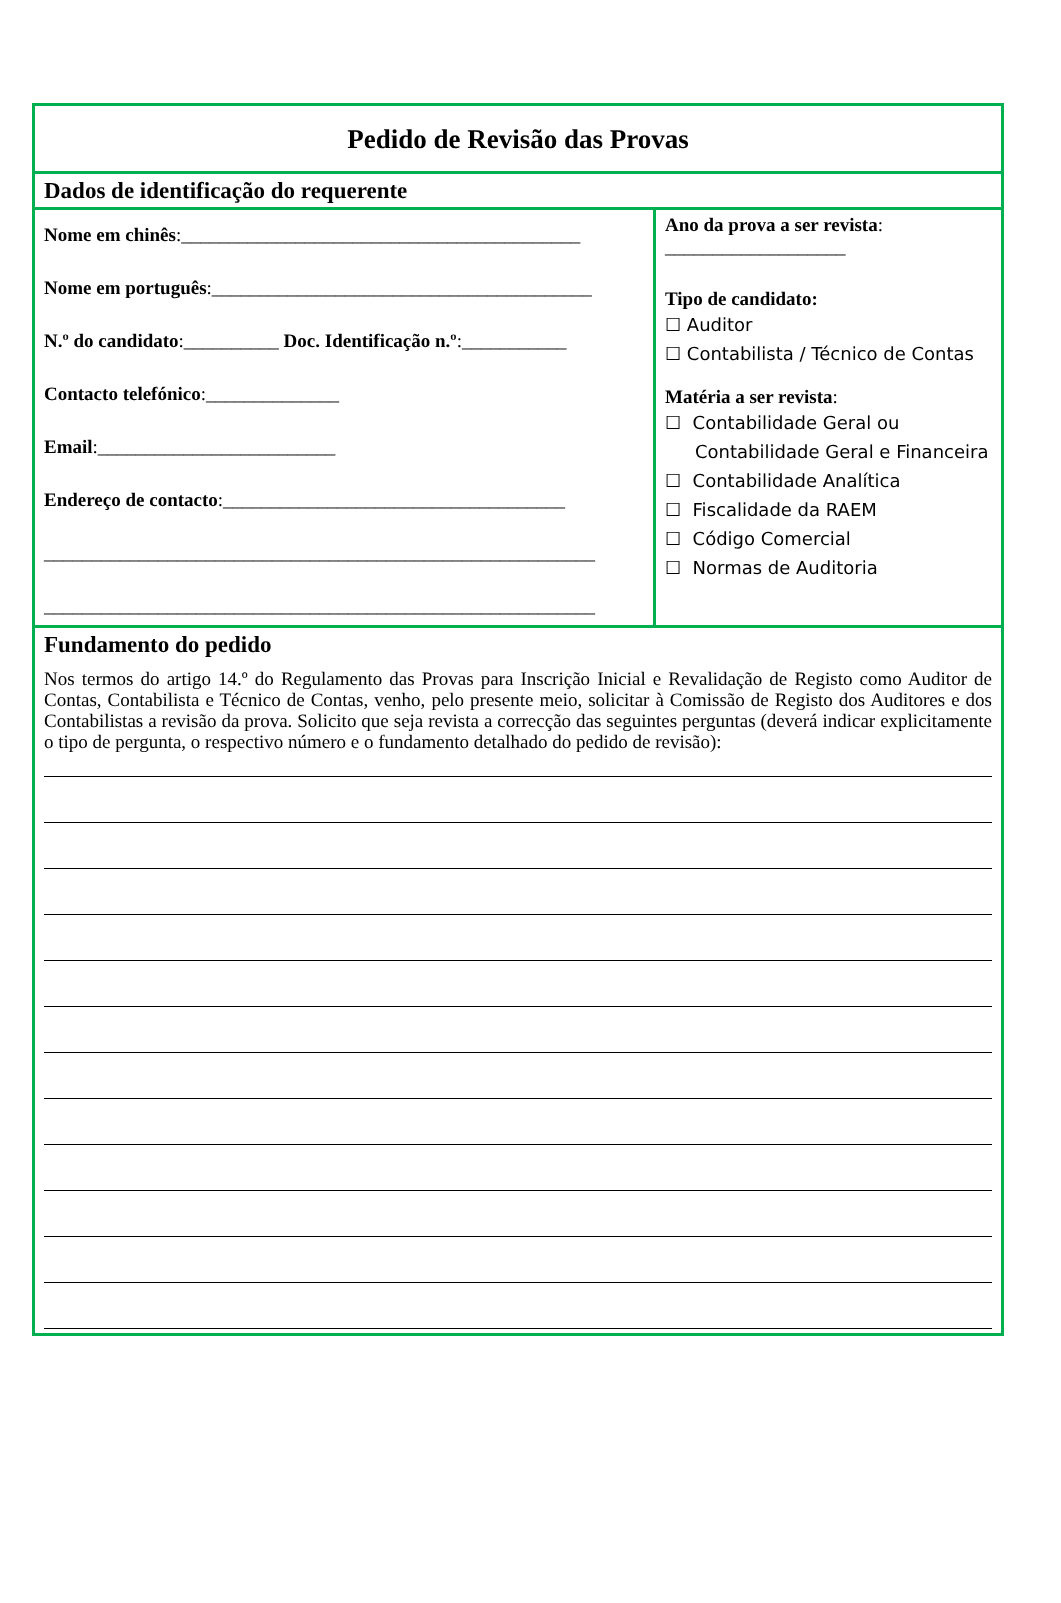Pedido de Revisão das Provas
Dados de identificação do requerente
Nome em chinês:__________________________________________
Nome em português:________________________________________
N.º do candidato:__________ Doc. Identificação n.º:___________
Contacto telefónico:______________
Email:_________________________
Endereço de contacto:____________________________________
__________________________________________________________
__________________________________________________________
Ano da prova a ser revista:
___________________
Tipo de candidato:
☐ Auditor
☐ Contabilista / Técnico de Contas
Matéria a ser revista:
☐ Contabilidade Geral ou
Contabilidade Geral e Financeira
☐ Contabilidade Analítica
☐ Fiscalidade da RAEM
☐ Código Comercial
☐ Normas de Auditoria
Fundamento do pedido
Nos termos do artigo 14.º do Regulamento das Provas para Inscrição Inicial e Revalidação de Registo como Auditor de Contas, Contabilista e Técnico de Contas, venho, pelo presente meio, solicitar à Comissão de Registo dos Auditores e dos Contabilistas a revisão da prova. Solicito que seja revista a correcção das seguintes perguntas (deverá indicar explicitamente o tipo de pergunta, o respectivo número e o fundamento detalhado do pedido de revisão):